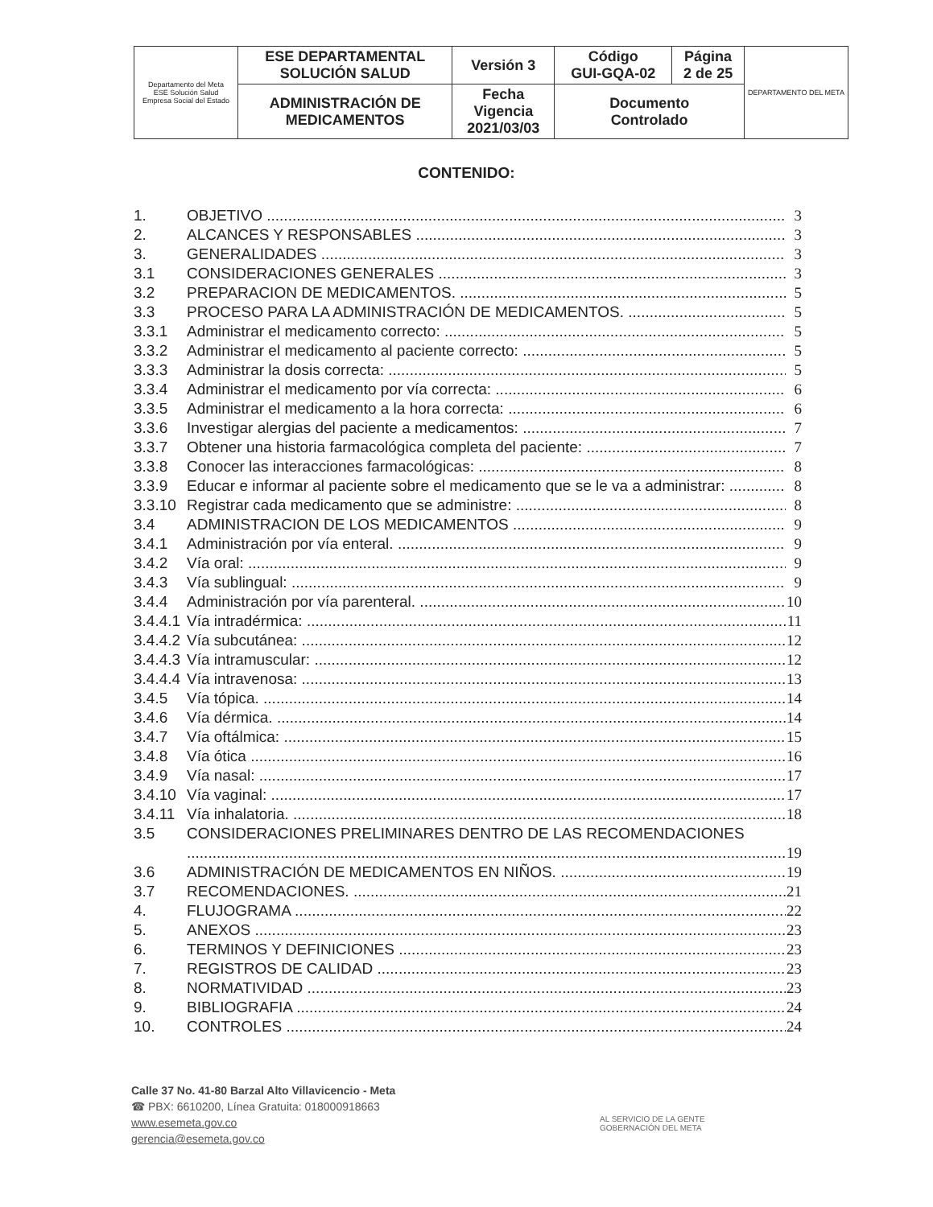| Departamento del Meta ESE Solución Salud Empresa Social del Estado | ESE DEPARTAMENTAL SOLUCIÓN SALUD | Versión 3 | Código GUI-GQA-02 | Página 2 de 25 | DEPARTAMENTO DEL META |
| | ADMINISTRACIÓN DE MEDICAMENTOS | Fecha Vigencia 2021/03/03 | Documento Controlado | | |
CONTENIDO:
1. OBJETIVO 3
2. ALCANCES Y RESPONSABLES 3
3. GENERALIDADES 3
3.1 CONSIDERACIONES GENERALES 3
3.2 PREPARACION DE MEDICAMENTOS. 5
3.3 PROCESO PARA LA ADMINISTRACIÓN DE MEDICAMENTOS. 5
3.3.1 Administrar el medicamento correcto: 5
3.3.2 Administrar el medicamento al paciente correcto: 5
3.3.3 Administrar la dosis correcta: 5
3.3.4 Administrar el medicamento por vía correcta: 6
3.3.5 Administrar el medicamento a la hora correcta: 6
3.3.6 Investigar alergias del paciente a medicamentos: 7
3.3.7 Obtener una historia farmacológica completa del paciente: 7
3.3.8 Conocer las interacciones farmacológicas: 8
3.3.9 Educar e informar al paciente sobre el medicamento que se le va a administrar: 8
3.3.10 Registrar cada medicamento que se administre: 8
3.4 ADMINISTRACION DE LOS MEDICAMENTOS 9
3.4.1 Administración por vía enteral. 9
3.4.2 Vía oral: 9
3.4.3 Vía sublingual: 9
3.4.4 Administración por vía parenteral. 10
3.4.4.1 Vía intradérmica: 11
3.4.4.2 Vía subcutánea: 12
3.4.4.3 Vía intramuscular: 12
3.4.4.4 Vía intravenosa: 13
3.4.5 Vía tópica. 14
3.4.6 Vía dérmica. 14
3.4.7 Vía oftálmica: 15
3.4.8 Vía ótica 16
3.4.9 Vía nasal: 17
3.4.10 Vía vaginal: 17
3.4.11 Vía inhalatoria. 18
3.5 CONSIDERACIONES PRELIMINARES DENTRO DE LAS RECOMENDACIONES
19
3.6 ADMINISTRACIÓN DE MEDICAMENTOS EN NIÑOS. 19
3.7 RECOMENDACIONES. 21
4. FLUJOGRAMA 22
5. ANEXOS 23
6. TERMINOS Y DEFINICIONES 23
7. REGISTROS DE CALIDAD 23
8. NORMATIVIDAD 23
9. BIBLIOGRAFIA 24
10. CONTROLES 24
Calle 37 No. 41-80 Barzal Alto Villavicencio - Meta
☎ PBX: 6610200, Línea Gratuita: 018000918663
www.esemeta.gov.co
gerencia@esemeta.gov.co
AL SERVICIO DE LA GENTE
GOBERNACIÓN DEL META